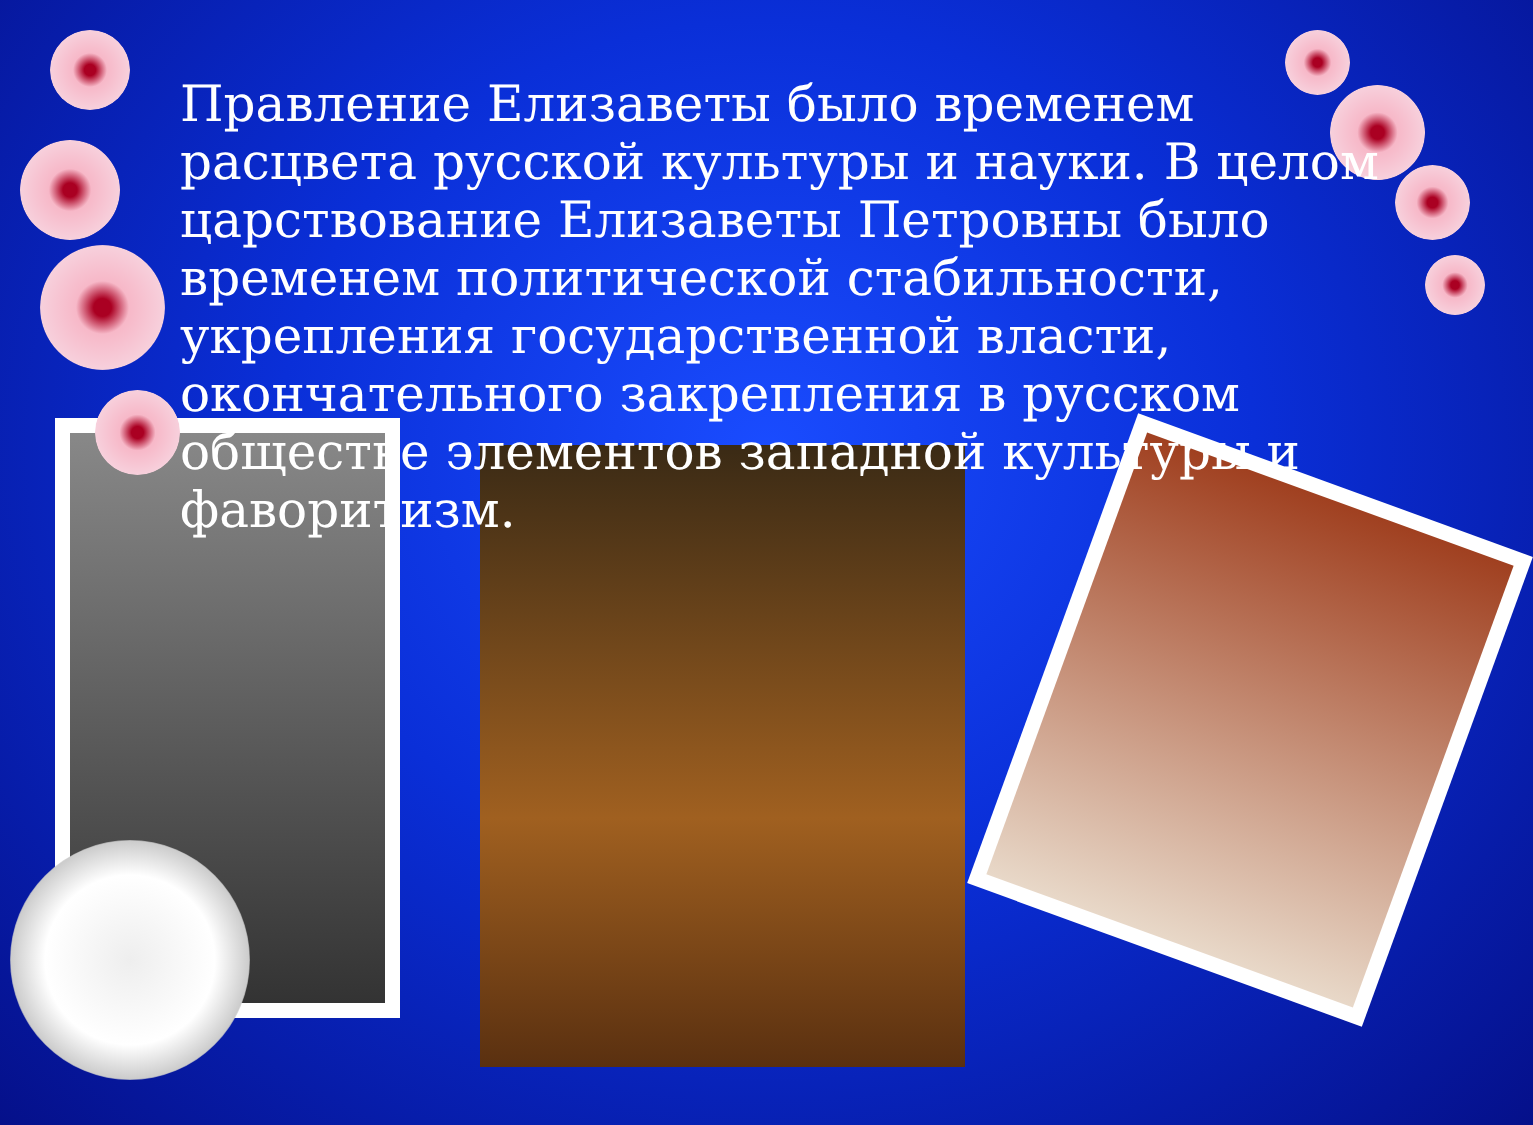Правление Елизаветы было временем расцвета русской культуры и науки. В целом царствование Елизаветы Петровны было временем политической стабильности, укрепления государственной власти, окончательного закрепления в русском обществе элементов западной культуры и фаворитизм.